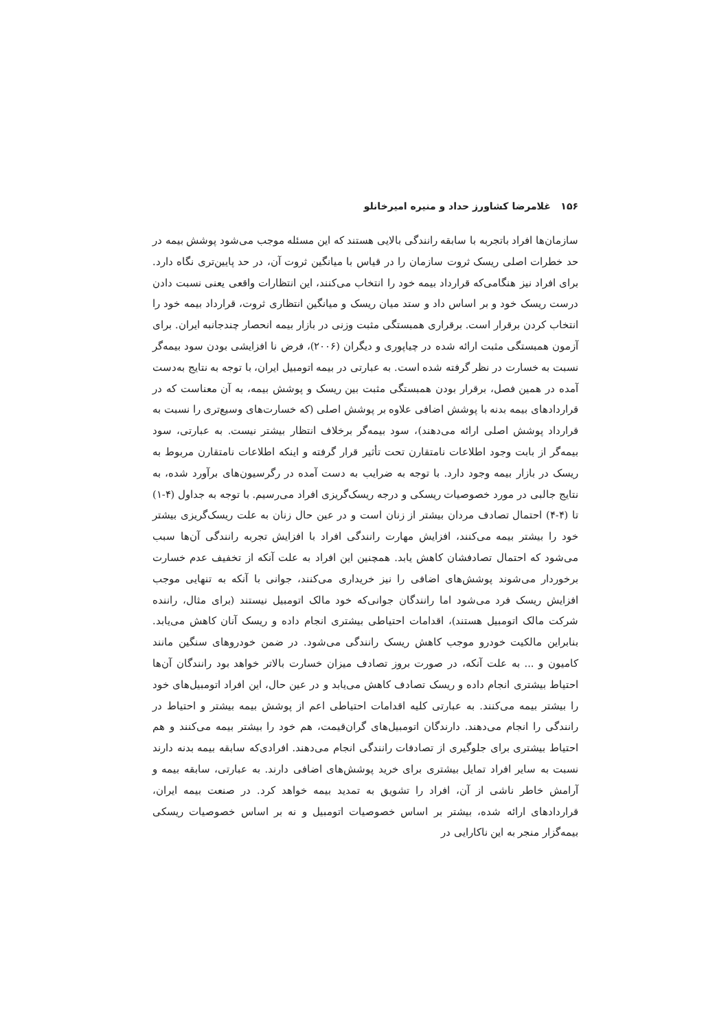۱۵۶ غلامرضا کشاورز حداد و منیره امیرخانلو
سازمان‌ها افراد باتجربه با سابقه رانندگی بالایی هستند که این مسئله موجب می‌شود پوشش بیمه در حد خطرات اصلی ریسک ثروت سازمان را در قیاس با میانگین ثروت آن، در حد پایین‌تری نگاه دارد. برای افراد نیز هنگامی‌که قرارداد بیمه خود را انتخاب می‌کنند، این انتظارات واقعی یعنی نسبت دادن درست ریسک خود و بر اساس داد و ستد میان ریسک و میانگین انتظاری ثروت، قرارداد بیمه خود را انتخاب کردن برقرار است. برقراری همبستگی مثبت وزنی در بازار بیمه انحصار چندجانبه ایران. برای آزمون همبستگی مثبت ارائه شده در چیاپوری و دیگران (۲۰۰۶)، فرض نا افزایشی بودن سود بیمه‌گر نسبت به خسارت در نظر گرفته شده است. به عبارتی در بیمه اتومبیل ایران، با توجه به نتایج به‌دست آمده در همین فصل، برقرار بودن همبستگی مثبت بین ریسک و پوشش بیمه، به آن معناست که در قراردادهای بیمه بدنه با پوشش اضافی علاوه بر پوشش اصلی (که خسارت‌های وسیع‌تری را نسبت به قرارداد پوشش اصلی ارائه می‌دهند)، سود بیمه‌گر برخلاف انتظار بیشتر نیست. به عبارتی، سود بیمه‌گر از بابت وجود اطلاعات نامتقارن تحت تأثیر قرار گرفته و اینکه اطلاعات نامتقارن مربوط به ریسک در بازار بیمه وجود دارد. با توجه به ضرایب به دست آمده در رگرسیون‌های برآورد شده، به نتایج جالبی در مورد خصوصیات ریسکی و درجه ریسک‌گریزی افراد می‌رسیم. با توجه به جداول (۴-۱) تا (۴-۴) احتمال تصادف مردان بیشتر از زنان است و در عین حال زنان به علت ریسک‌گریزی بیشتر خود را بیشتر بیمه می‌کنند، افزایش مهارت رانندگی افراد با افزایش تجربه رانندگی آن‌ها سبب می‌شود که احتمال تصادفشان کاهش یابد. همچنین این افراد به علت آنکه از تخفیف عدم خسارت برخوردار می‌شوند پوشش‌های اضافی را نیز خریداری می‌کنند، جوانی با آنکه به تنهایی موجب افزایش ریسک فرد می‌شود اما رانندگان جوانی‌که خود مالک اتومبیل نیستند (برای مثال، راننده شرکت مالک اتومبیل هستند)، اقدامات احتیاطی بیشتری انجام داده و ریسک آنان کاهش می‌یابد. بنابراین مالکیت خودرو موجب کاهش ریسک رانندگی می‌شود. در ضمن خودروهای سنگین مانند کامیون و ... به علت آنکه، در صورت بروز تصادف میزان خسارت بالاتر خواهد بود رانندگان آن‌ها احتیاط بیشتری انجام داده و ریسک تصادف کاهش می‌یابد و در عین حال، این افراد اتومبیل‌های خود را بیشتر بیمه می‌کنند. به عبارتی کلیه اقدامات احتیاطی اعم از پوشش بیمه بیشتر و احتیاط در رانندگی را انجام می‌دهند. دارندگان اتومبیل‌های گران‌قیمت، هم خود را بیشتر بیمه می‌کنند و هم احتیاط بیشتری برای جلوگیری از تصادفات رانندگی انجام می‌دهند. افرادی‌که سابقه بیمه بدنه دارند نسبت به سایر افراد تمایل بیشتری برای خرید پوشش‌های اضافی دارند. به عبارتی، سابقه بیمه و آرامش خاطر ناشی از آن، افراد را تشویق به تمدید بیمه خواهد کرد. در صنعت بیمه ایران، قراردادهای ارائه شده، بیشتر بر اساس خصوصیات اتومبیل و نه بر اساس خصوصیات ریسکی بیمه‌گزار منجر به این ناکارایی در